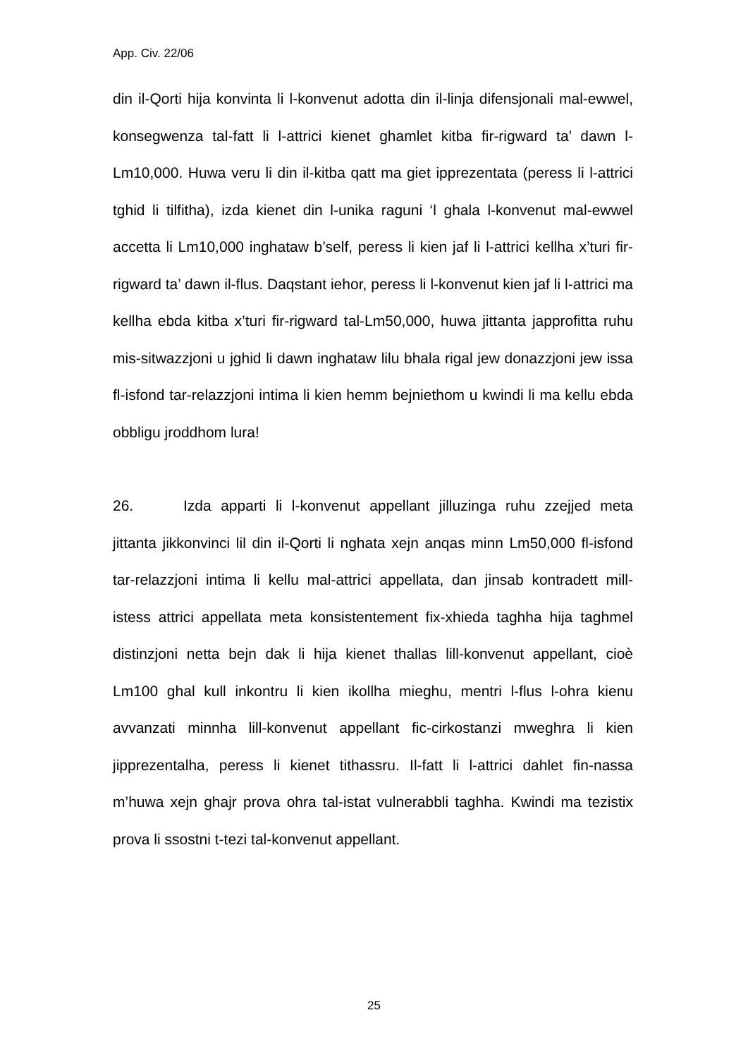App. Civ. 22/06
din il-Qorti hija konvinta li l-konvenut adotta din il-linja difensjonali mal-ewwel, konsegwenza tal-fatt li l-attrici kienet ghamlet kitba fir-rigward ta’ dawn l-Lm10,000. Huwa veru li din il-kitba qatt ma giet ipprezentata (peress li l-attrici tghid li tilfitha), izda kienet din l-unika raguni ‘l ghala l-konvenut mal-ewwel accetta li Lm10,000 inghataw b’self, peress li kien jaf li l-attrici kellha x’turi fir-rigward ta’ dawn il-flus. Daqstant iehor, peress li l-konvenut kien jaf li l-attrici ma kellha ebda kitba x’turi fir-rigward tal-Lm50,000, huwa jittanta japprofitta ruhu mis-sitwazzjoni u jghid li dawn inghataw lilu bhala rigal jew donazzjoni jew issa fl-isfond tar-relazzjoni intima li kien hemm bejniethom u kwindi li ma kellu ebda obbligu jroddhom lura!
26. Izda apparti li l-konvenut appellant jilluzinga ruhu zzejjed meta jittanta jikkonvinci lil din il-Qorti li nghata xejn anqas minn Lm50,000 fl-isfond tar-relazzjoni intima li kellu mal-attrici appellata, dan jinsab kontradett mill-istess attrici appellata meta konsistentement fix-xhieda taghha hija taghmel distinzjoni netta bejn dak li hija kienet thallas lill-konvenut appellant, cioè Lm100 ghal kull inkontru li kien ikollha mieghu, mentri l-flus l-ohra kienu avvanzati minnha lill-konvenut appellant fic-cirkostanzi mweghra li kien jipprezentalha, peress li kienet tithassru. Il-fatt li l-attrici dahlet fin-nassa m’huwa xejn ghajr prova ohra tal-istat vulnerabbli taghha. Kwindi ma tezistix prova li ssostni t-tezi tal-konvenut appellant.
25